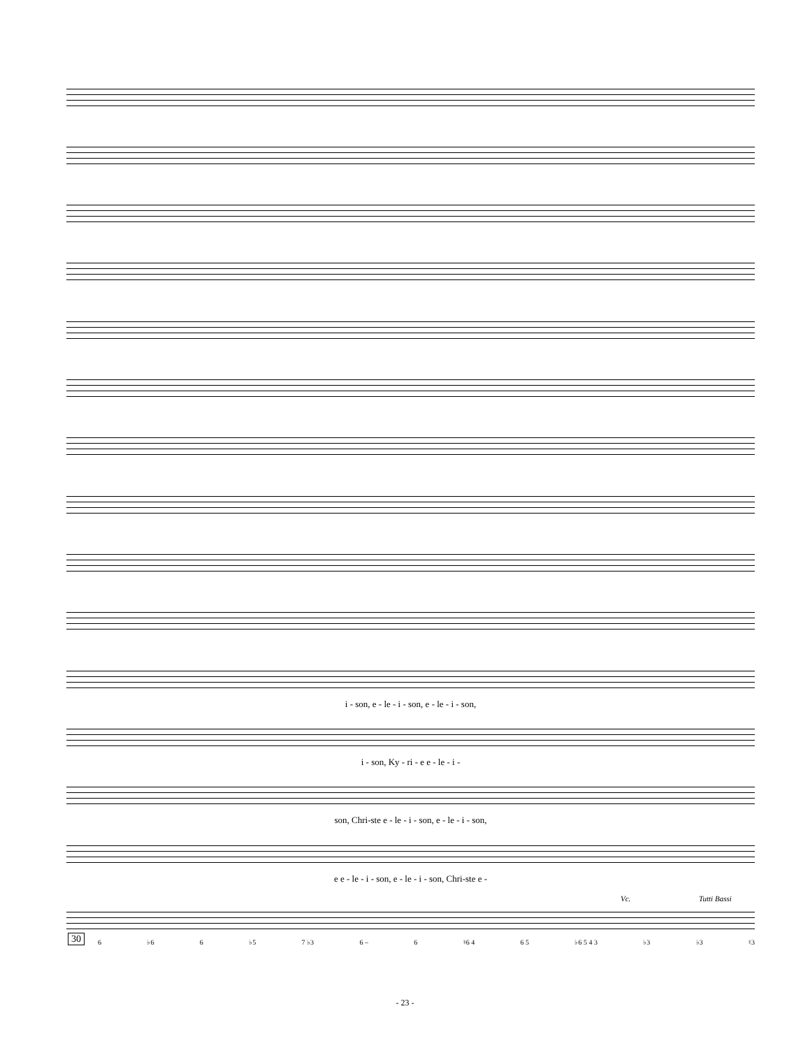i - son, e - le - i - son, e - le - i - son,
i - son, Ky - ri - e e - le - i -
son, Chri-ste e - le - i - son, e - le - i - son,
e e - le - i - son, e - le - i - son, Chri-ste e -
Vc. Tutti Bassi
30 6 ♭6 6 ♭5 7 ♭3 6 – 6 ♮6 4 6 5 ♭6 5 4 3 ♭3 ♭3 ♮3
- 23 -